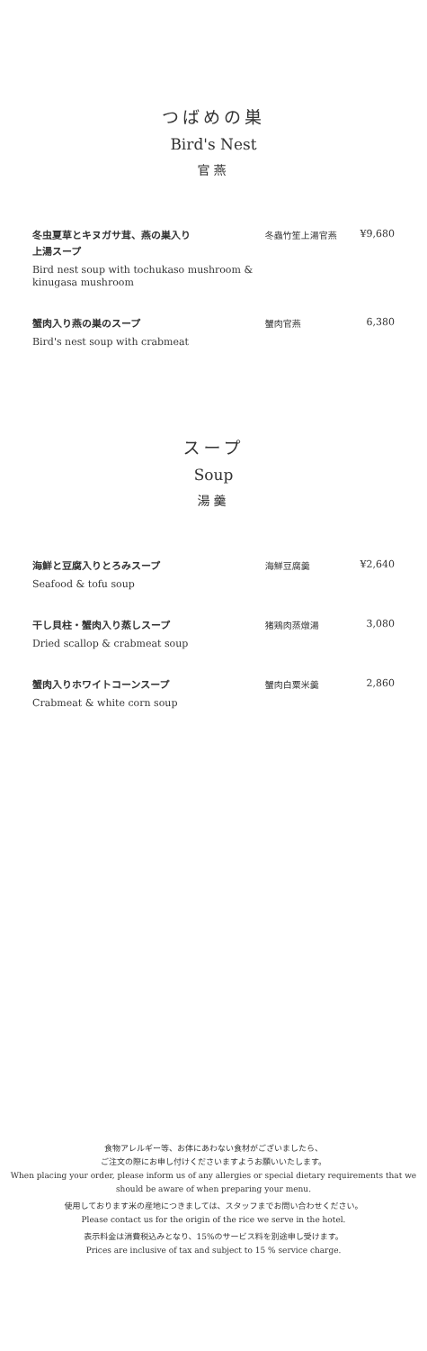つばめの巣
Bird's Nest
官燕
冬虫夏草とキヌガサ茸、燕の巣入り
上湯スープ
Bird nest soup with tochukaso mushroom & kinugasa mushroom
冬蟲竹笙上湯官燕 ¥9,680
蟹肉入り燕の巣のスープ
Bird's nest soup with crabmeat
蟹肉官燕 6,380
スープ
Soup
湯羹
海鮮と豆腐入りとろみスープ
Seafood & tofu soup
海鮮豆腐羹 ¥2,640
干し貝柱・蟹肉入り蒸しスープ
Dried scallop & crabmeat soup
猪鶏肉蒸燉湯 3,080
蟹肉入りホワイトコーンスープ
Crabmeat & white corn soup
蟹肉白粟米羹 2,860
食物アレルギー等、お体にあわない食材がございましたら、
ご注文の際にお申し付けくださいますようお願いいたします。
When placing your order, please inform us of any allergies or special dietary requirements that we should be aware of when preparing your menu.
使用しております米の産地につきましては、スタッフまでお問い合わせください。
Please contact us for the origin of the rice we serve in the hotel.
表示料金は消費税込みとなり、15%のサービス料を別途申し受けます。
Prices are inclusive of tax and subject to 15 % service charge.